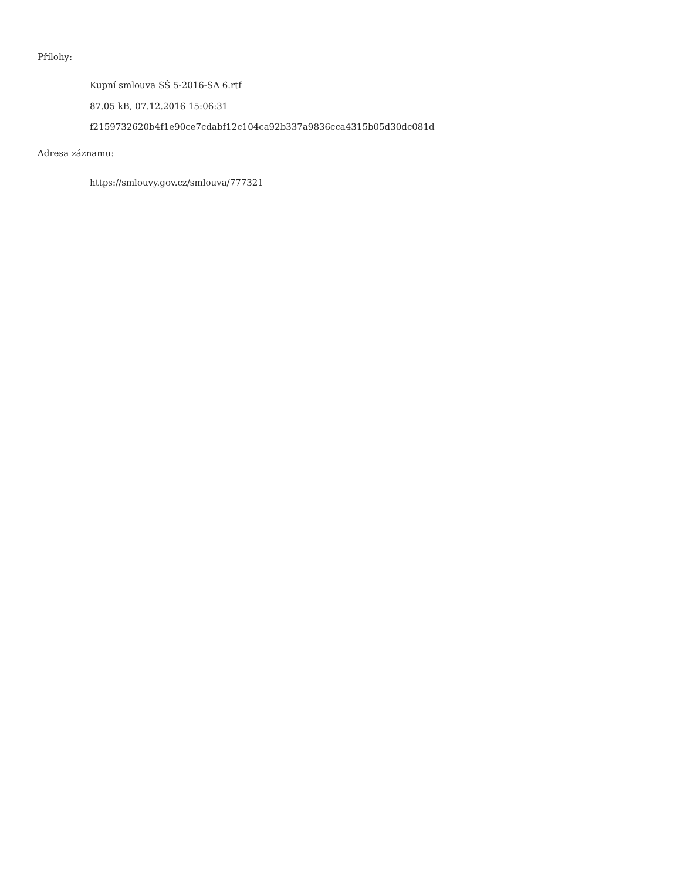Přílohy:
Kupní smlouva SŠ 5-2016-SA 6.rtf
87.05 kB, 07.12.2016 15:06:31
f2159732620b4f1e90ce7cdabf12c104ca92b337a9836cca4315b05d30dc081d
Adresa záznamu:
https://smlouvy.gov.cz/smlouva/777321